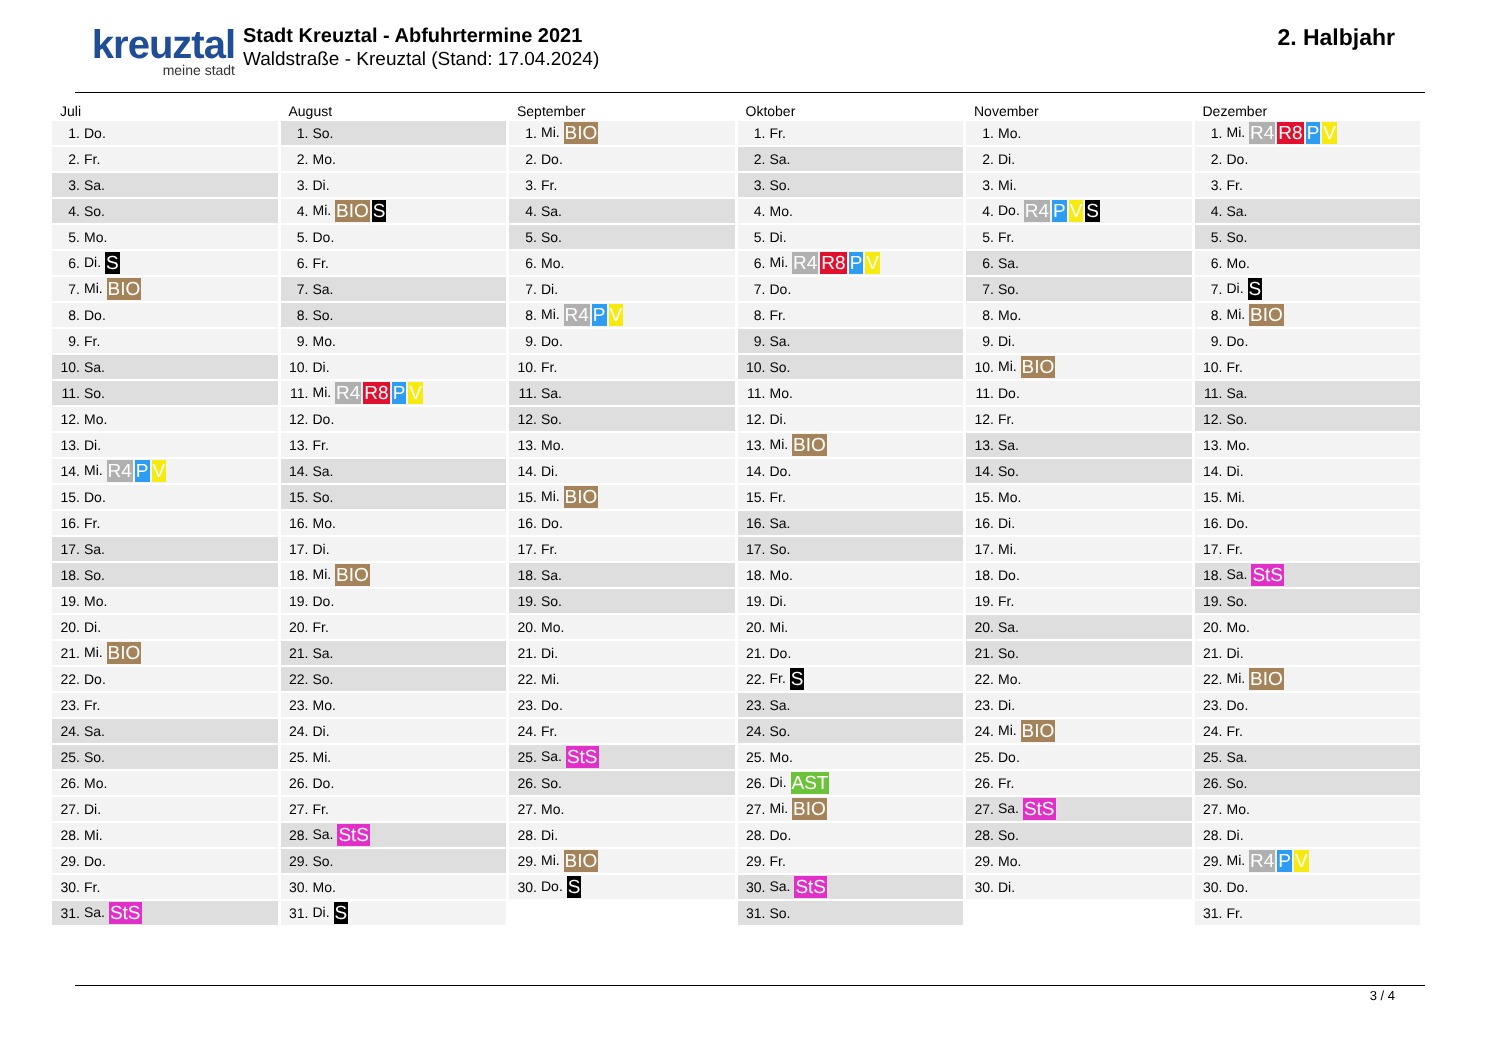kreuztal
meine stadt
Stadt Kreuztal - Abfuhrtermine 2021
Waldstraße - Kreuztal (Stand: 17.04.2024)
2. Halbjahr
| Juli | |
| --- | --- |
| 1. | Do. |
| 2. | Fr. |
| 3. | Sa. |
| 4. | So. |
| 5. | Mo. |
| 6. | Di. S |
| 7. | Mi. BIO |
| 8. | Do. |
| 9. | Fr. |
| 10. | Sa. |
| 11. | So. |
| 12. | Mo. |
| 13. | Di. |
| 14. | Mi. R4 P V |
| 15. | Do. |
| 16. | Fr. |
| 17. | Sa. |
| 18. | So. |
| 19. | Mo. |
| 20. | Di. |
| 21. | Mi. BIO |
| 22. | Do. |
| 23. | Fr. |
| 24. | Sa. |
| 25. | So. |
| 26. | Mo. |
| 27. | Di. |
| 28. | Mi. |
| 29. | Do. |
| 30. | Fr. |
| 31. | Sa. StS |
| August | |
| --- | --- |
| 1. | So. |
| 2. | Mo. |
| 3. | Di. |
| 4. | Mi. BIO S |
| 5. | Do. |
| 6. | Fr. |
| 7. | Sa. |
| 8. | So. |
| 9. | Mo. |
| 10. | Di. |
| 11. | Mi. R4 R8 P V |
| 12. | Do. |
| 13. | Fr. |
| 14. | Sa. |
| 15. | So. |
| 16. | Mo. |
| 17. | Di. |
| 18. | Mi. BIO |
| 19. | Do. |
| 20. | Fr. |
| 21. | Sa. |
| 22. | So. |
| 23. | Mo. |
| 24. | Di. |
| 25. | Mi. |
| 26. | Do. |
| 27. | Fr. |
| 28. | Sa. StS |
| 29. | So. |
| 30. | Mo. |
| 31. | Di. S |
| September | |
| --- | --- |
| 1. | Mi. BIO |
| 2. | Do. |
| 3. | Fr. |
| 4. | Sa. |
| 5. | So. |
| 6. | Mo. |
| 7. | Di. |
| 8. | Mi. R4 P V |
| 9. | Do. |
| 10. | Fr. |
| 11. | Sa. |
| 12. | So. |
| 13. | Mo. |
| 14. | Di. |
| 15. | Mi. BIO |
| 16. | Do. |
| 17. | Fr. |
| 18. | Sa. |
| 19. | So. |
| 20. | Mo. |
| 21. | Di. |
| 22. | Mi. |
| 23. | Do. |
| 24. | Fr. |
| 25. | Sa. StS |
| 26. | So. |
| 27. | Mo. |
| 28. | Di. |
| 29. | Mi. BIO |
| 30. | Do. S |
| Oktober | |
| --- | --- |
| 1. | Fr. |
| 2. | Sa. |
| 3. | So. |
| 4. | Mo. |
| 5. | Di. |
| 6. | Mi. R4 R8 P V |
| 7. | Do. |
| 8. | Fr. |
| 9. | Sa. |
| 10. | So. |
| 11. | Mo. |
| 12. | Di. |
| 13. | Mi. BIO |
| 14. | Do. |
| 15. | Fr. |
| 16. | Sa. |
| 17. | So. |
| 18. | Mo. |
| 19. | Di. |
| 20. | Mi. |
| 21. | Do. |
| 22. | Fr. S |
| 23. | Sa. |
| 24. | So. |
| 25. | Mo. |
| 26. | Di. AST |
| 27. | Mi. BIO |
| 28. | Do. |
| 29. | Fr. |
| 30. | Sa. StS |
| 31. | So. |
| November | |
| --- | --- |
| 1. | Mo. |
| 2. | Di. |
| 3. | Mi. |
| 4. | Do. R4 P V S |
| 5. | Fr. |
| 6. | Sa. |
| 7. | So. |
| 8. | Mo. |
| 9. | Di. |
| 10. | Mi. BIO |
| 11. | Do. |
| 12. | Fr. |
| 13. | Sa. |
| 14. | So. |
| 15. | Mo. |
| 16. | Di. |
| 17. | Mi. |
| 18. | Do. |
| 19. | Fr. |
| 20. | Sa. |
| 21. | So. |
| 22. | Mo. |
| 23. | Di. |
| 24. | Mi. BIO |
| 25. | Do. |
| 26. | Fr. |
| 27. | Sa. StS |
| 28. | So. |
| 29. | Mo. |
| 30. | Di. |
| Dezember | |
| --- | --- |
| 1. | Mi. R4 R8 P V |
| 2. | Do. |
| 3. | Fr. |
| 4. | Sa. |
| 5. | So. |
| 6. | Mo. |
| 7. | Di. S |
| 8. | Mi. BIO |
| 9. | Do. |
| 10. | Fr. |
| 11. | Sa. |
| 12. | So. |
| 13. | Mo. |
| 14. | Di. |
| 15. | Mi. |
| 16. | Do. |
| 17. | Fr. |
| 18. | Sa. StS |
| 19. | So. |
| 20. | Mo. |
| 21. | Di. |
| 22. | Mi. BIO |
| 23. | Do. |
| 24. | Fr. |
| 25. | Sa. |
| 26. | So. |
| 27. | Mo. |
| 28. | Di. |
| 29. | Mi. R4 P V |
| 30. | Do. |
| 31. | Fr. |
3 / 4